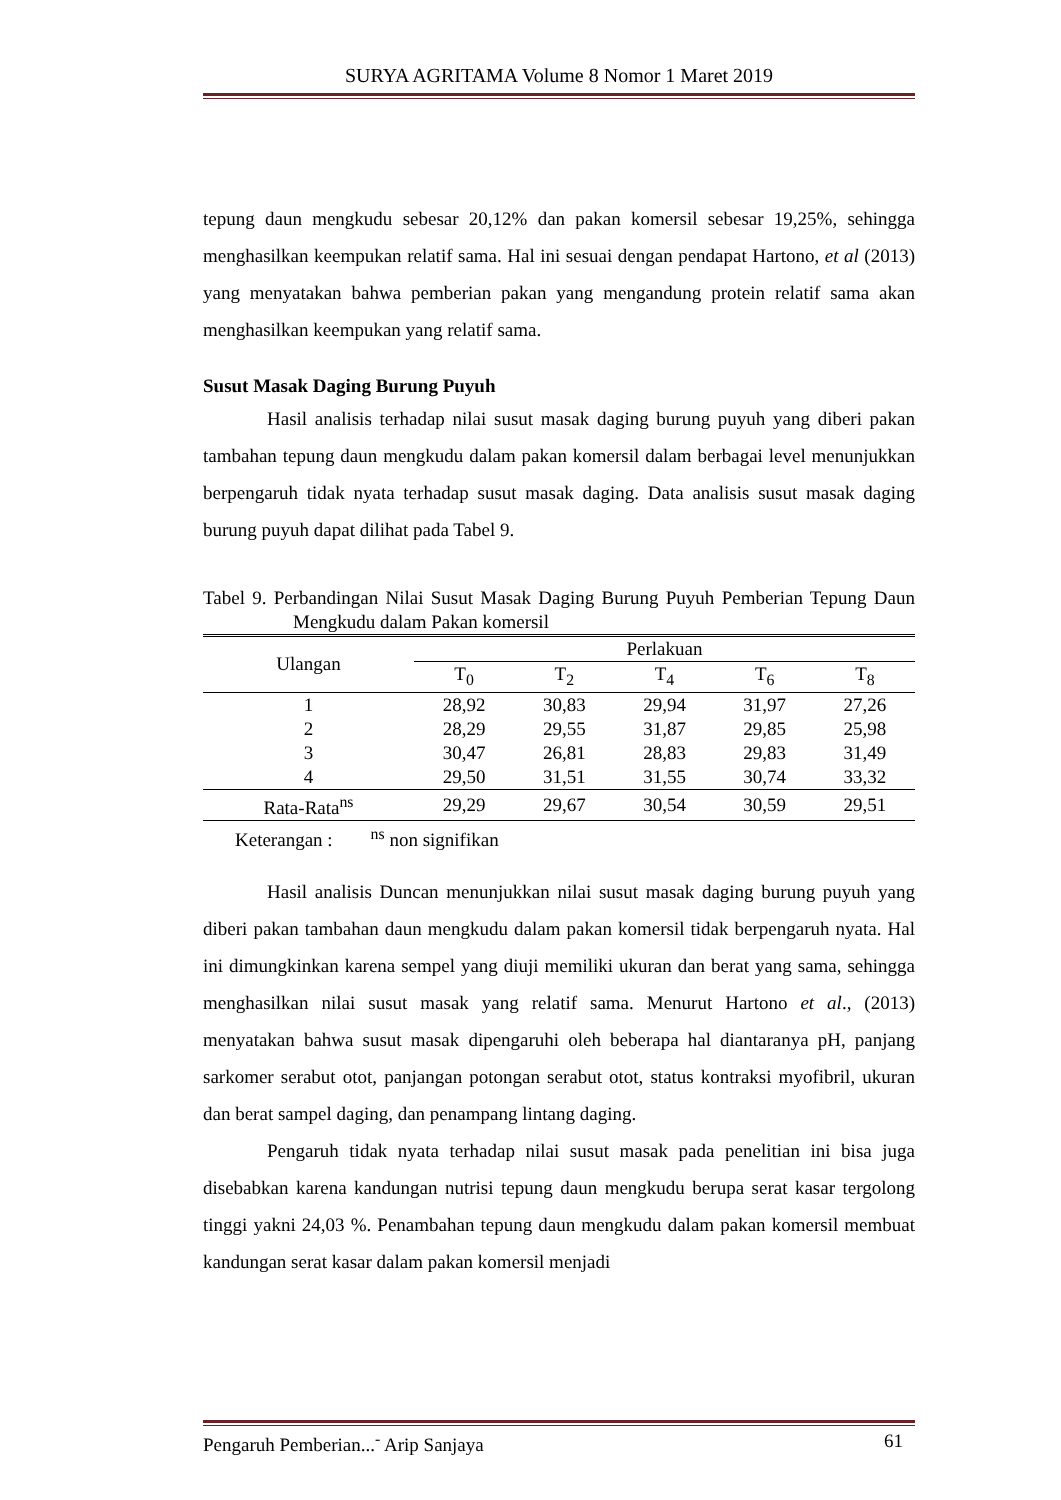SURYA AGRITAMA Volume 8 Nomor 1 Maret 2019
tepung daun mengkudu sebesar 20,12% dan pakan komersil sebesar 19,25%, sehingga menghasilkan keempukan relatif sama. Hal ini sesuai dengan pendapat Hartono, et al (2013) yang menyatakan bahwa pemberian pakan yang mengandung protein relatif sama akan menghasilkan keempukan yang relatif sama.
Susut Masak Daging Burung Puyuh
Hasil analisis terhadap nilai susut masak daging burung puyuh yang diberi pakan tambahan tepung daun mengkudu dalam pakan komersil dalam berbagai level menunjukkan berpengaruh tidak nyata terhadap susut masak daging. Data analisis susut masak daging burung puyuh dapat dilihat pada Tabel 9.
Tabel 9. Perbandingan Nilai Susut Masak Daging Burung Puyuh Pemberian Tepung Daun Mengkudu dalam Pakan komersil
| Ulangan | Perlakuan | | | | |
| --- | --- | --- | --- | --- | --- |
| | T<sub>0</sub> | T<sub>2</sub> | T<sub>4</sub> | T<sub>6</sub> | T<sub>8</sub> |
| 1 | 28,92 | 30,83 | 29,94 | 31,97 | 27,26 |
| 2 | 28,29 | 29,55 | 31,87 | 29,85 | 25,98 |
| 3 | 30,47 | 26,81 | 28,83 | 29,83 | 31,49 |
| 4 | 29,50 | 31,51 | 31,55 | 30,74 | 33,32 |
| Rata-Rata<sup>ns</sup> | 29,29 | 29,67 | 30,54 | 30,59 | 29,51 |
Keterangan : <sup>ns</sup> non signifikan
Hasil analisis Duncan menunjukkan nilai susut masak daging burung puyuh yang diberi pakan tambahan daun mengkudu dalam pakan komersil tidak berpengaruh nyata. Hal ini dimungkinkan karena sempel yang diuji memiliki ukuran dan berat yang sama, sehingga menghasilkan nilai susut masak yang relatif sama. Menurut Hartono et al., (2013) menyatakan bahwa susut masak dipengaruhi oleh beberapa hal diantaranya pH, panjang sarkomer serabut otot, panjangan potongan serabut otot, status kontraksi myofibril, ukuran dan berat sampel daging, dan penampang lintang daging.
Pengaruh tidak nyata terhadap nilai susut masak pada penelitian ini bisa juga disebabkan karena kandungan nutrisi tepung daun mengkudu berupa serat kasar tergolong tinggi yakni 24,03 %. Penambahan tepung daun mengkudu dalam pakan komersil membuat kandungan serat kasar dalam pakan komersil menjadi
Pengaruh Pemberian...<sup>-</sup> Arip Sanjaya 61